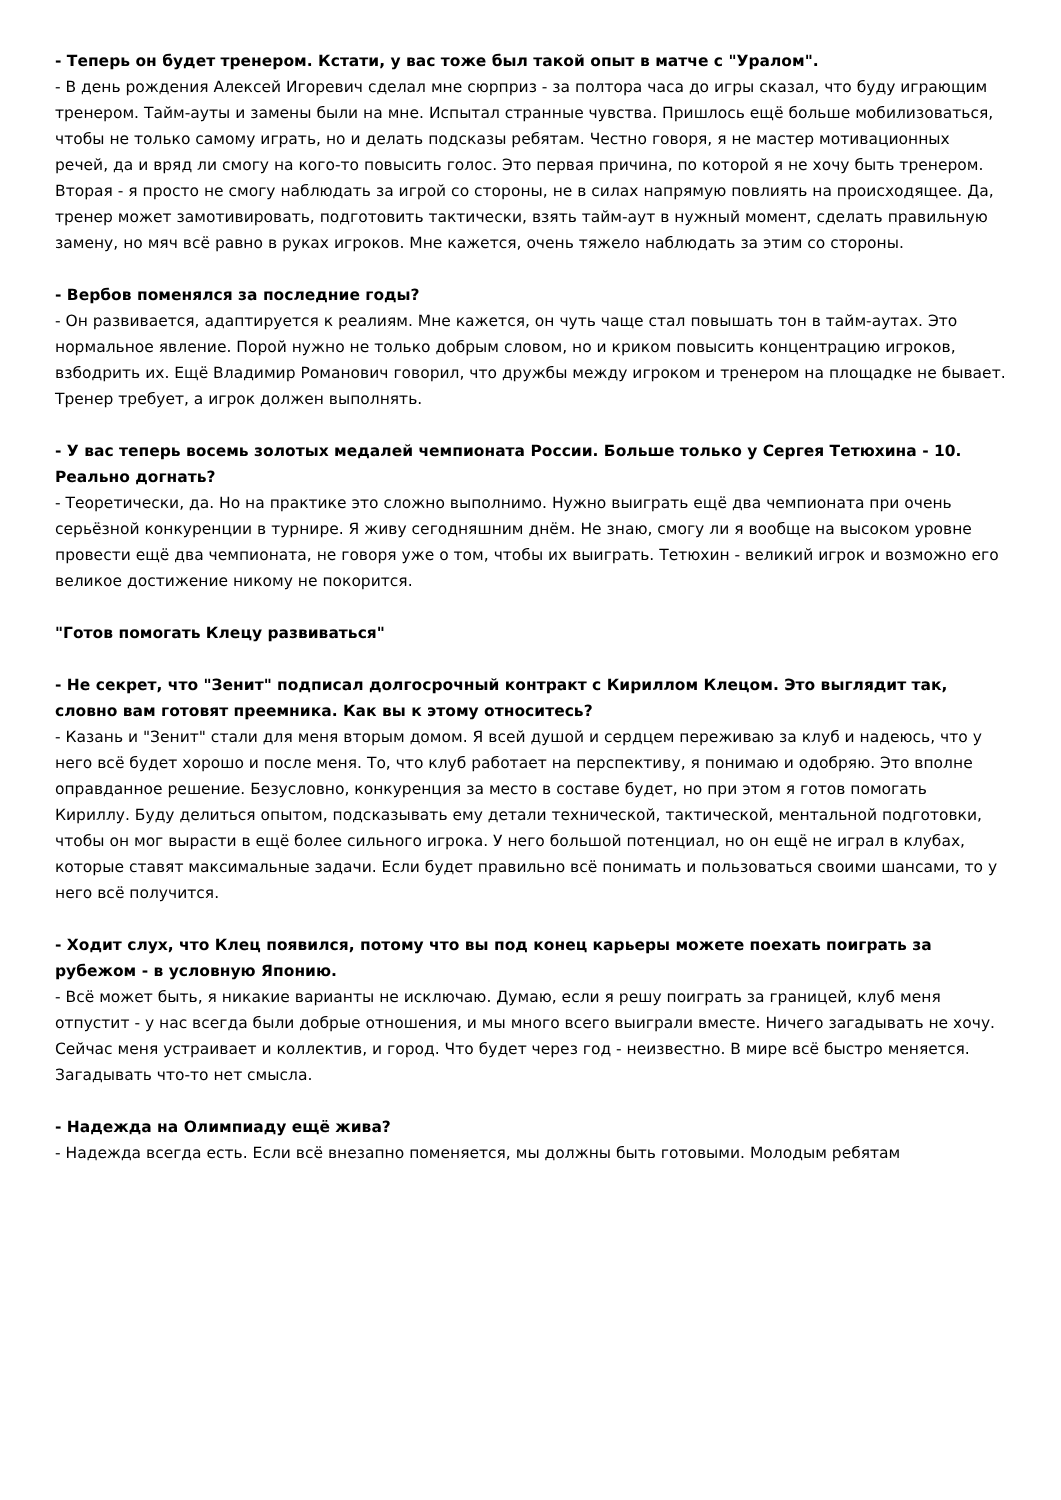- Теперь он будет тренером. Кстати, у вас тоже был такой опыт в матче с "Уралом".
- В день рождения Алексей Игоревич сделал мне сюрприз - за полтора часа до игры сказал, что буду играющим тренером. Тайм-ауты и замены были на мне. Испытал странные чувства. Пришлось ещё больше мобилизоваться, чтобы не только самому играть, но и делать подсказы ребятам. Честно говоря, я не мастер мотивационных речей, да и вряд ли смогу на кого-то повысить голос. Это первая причина, по которой я не хочу быть тренером. Вторая - я просто не смогу наблюдать за игрой со стороны, не в силах напрямую повлиять на происходящее. Да, тренер может замотивировать, подготовить тактически, взять тайм-аут в нужный момент, сделать правильную замену, но мяч всё равно в руках игроков. Мне кажется, очень тяжело наблюдать за этим со стороны.
- Вербов поменялся за последние годы?
- Он развивается, адаптируется к реалиям. Мне кажется, он чуть чаще стал повышать тон в тайм-аутах. Это нормальное явление. Порой нужно не только добрым словом, но и криком повысить концентрацию игроков, взбодрить их. Ещё Владимир Романович говорил, что дружбы между игроком и тренером на площадке не бывает. Тренер требует, а игрок должен выполнять.
- У вас теперь восемь золотых медалей чемпионата России. Больше только у Сергея Тетюхина - 10. Реально догнать?
- Теоретически, да. Но на практике это сложно выполнимо. Нужно выиграть ещё два чемпионата при очень серьёзной конкуренции в турнире. Я живу сегодняшним днём. Не знаю, смогу ли я вообще на высоком уровне провести ещё два чемпионата, не говоря уже о том, чтобы их выиграть. Тетюхин - великий игрок и возможно его великое достижение никому не покорится.
"Готов помогать Клецу развиваться"
- Не секрет, что "Зенит" подписал долгосрочный контракт с Кириллом Клецом. Это выглядит так, словно вам готовят преемника. Как вы к этому относитесь?
- Казань и "Зенит" стали для меня вторым домом. Я всей душой и сердцем переживаю за клуб и надеюсь, что у него всё будет хорошо и после меня. То, что клуб работает на перспективу, я понимаю и одобряю. Это вполне оправданное решение. Безусловно, конкуренция за место в составе будет, но при этом я готов помогать Кириллу. Буду делиться опытом, подсказывать ему детали технической, тактической, ментальной подготовки, чтобы он мог вырасти в ещё более сильного игрока. У него большой потенциал, но он ещё не играл в клубах, которые ставят максимальные задачи. Если будет правильно всё понимать и пользоваться своими шансами, то у него всё получится.
- Ходит слух, что Клец появился, потому что вы под конец карьеры можете поехать поиграть за рубежом - в условную Японию.
- Всё может быть, я никакие варианты не исключаю. Думаю, если я решу поиграть за границей, клуб меня отпустит - у нас всегда были добрые отношения, и мы много всего выиграли вместе. Ничего загадывать не хочу. Сейчас меня устраивает и коллектив, и город. Что будет через год - неизвестно. В мире всё быстро меняется. Загадывать что-то нет смысла.
- Надежда на Олимпиаду ещё жива?
- Надежда всегда есть. Если всё внезапно поменяется, мы должны быть готовыми. Молодым ребятам